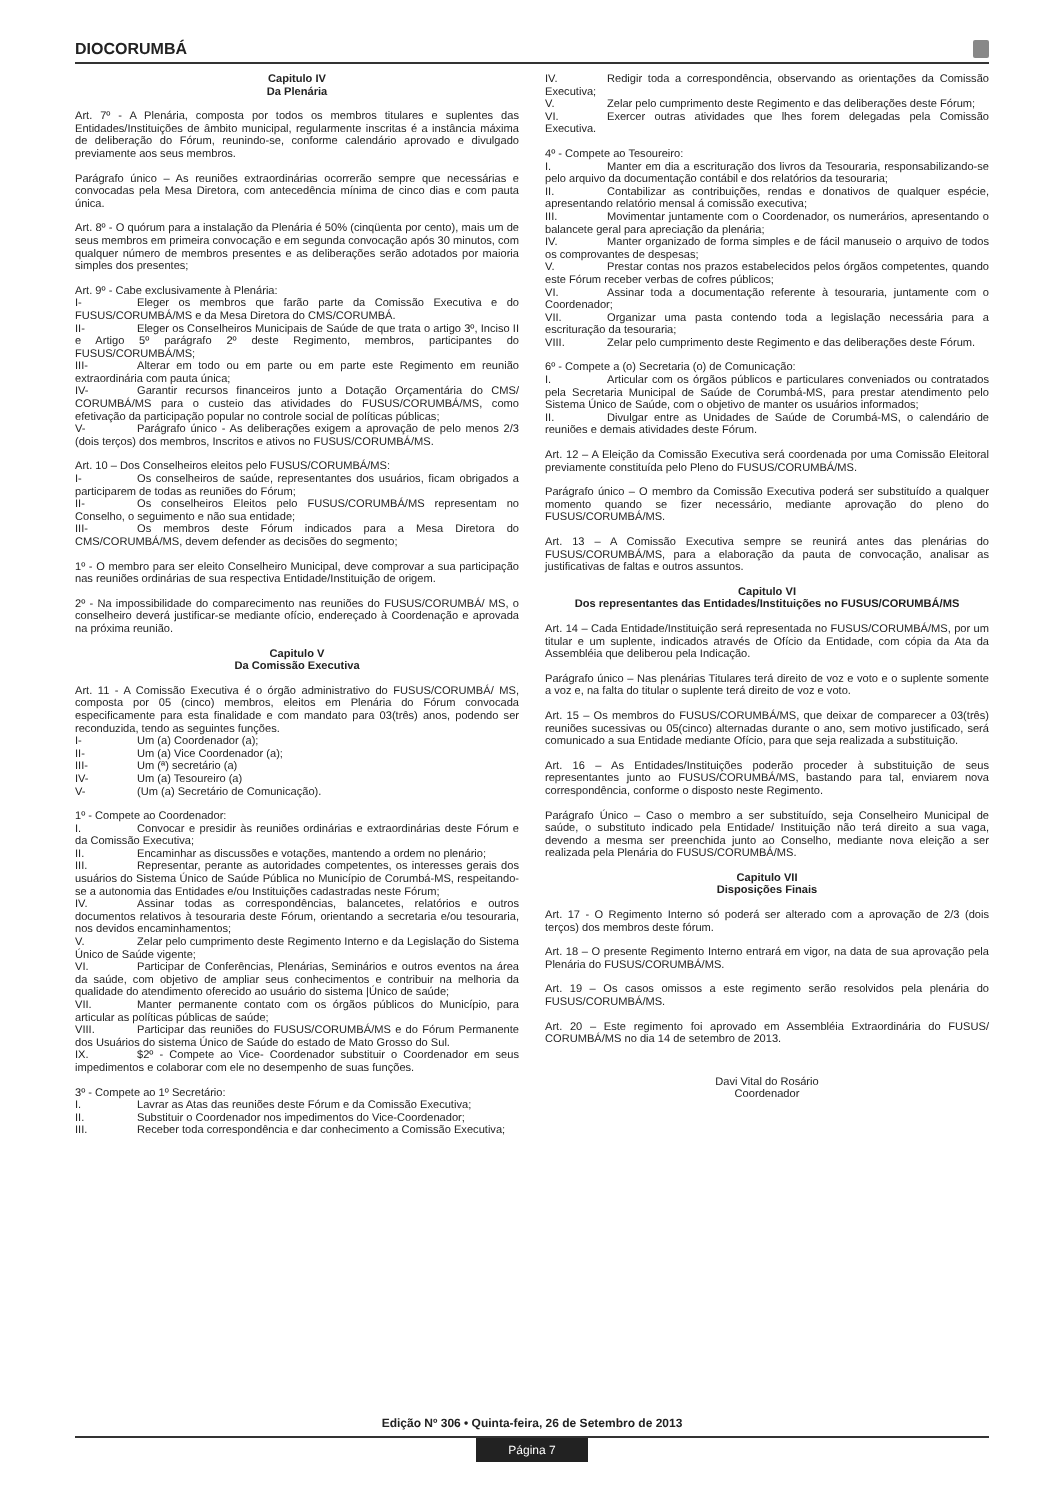DIOCORUMBÁ
Capitulo IV
Da Plenária
Art. 7º - A Plenária, composta por todos os membros titulares e suplentes das Entidades/Instituições de âmbito municipal, regularmente inscritas é a instância máxima de deliberação do Fórum, reunindo-se, conforme calendário aprovado e divulgado previamente aos seus membros.
Parágrafo único – As reuniões extraordinárias ocorrerão sempre que necessárias e convocadas pela Mesa Diretora, com antecedência mínima de cinco dias e com pauta única.
Art. 8º - O quórum para a instalação da Plenária é 50% (cinqüenta por cento), mais um de seus membros em primeira convocação e em segunda convocação após 30 minutos, com qualquer número de membros presentes e as deliberações serão adotados por maioria simples dos presentes;
Art. 9º - Cabe exclusivamente à Plenária:
I- Eleger os membros que farão parte da Comissão Executiva e do FUSUS/CORUMBÁ/MS e da Mesa Diretora do CMS/CORUMBÁ.
II- Eleger os Conselheiros Municipais de Saúde de que trata o artigo 3º, Inciso II e Artigo 5º parágrafo 2º deste Regimento, membros, participantes do FUSUS/CORUMBÁ/MS;
III- Alterar em todo ou em parte ou em parte este Regimento em reunião extraordinária com pauta única;
IV- Garantir recursos financeiros junto a Dotação Orçamentária do CMS/ CORUMBÁ/MS para o custeio das atividades do FUSUS/CORUMBÁ/MS, como efetivação da participação popular no controle social de políticas públicas;
V- Parágrafo único - As deliberações exigem a aprovação de pelo menos 2/3 (dois terços) dos membros, Inscritos e ativos no FUSUS/CORUMBÁ/MS.
Art. 10 – Dos Conselheiros eleitos pelo FUSUS/CORUMBÁ/MS:
I- Os conselheiros de saúde, representantes dos usuários, ficam obrigados a participarem de todas as reuniões do Fórum;
II- Os conselheiros Eleitos pelo FUSUS/CORUMBÁ/MS representam no Conselho, o seguimento e não sua entidade;
III- Os membros deste Fórum indicados para a Mesa Diretora do CMS/CORUMBÁ/MS, devem defender as decisões do segmento;
1º - O membro para ser eleito Conselheiro Municipal, deve comprovar a sua participação nas reuniões ordinárias de sua respectiva Entidade/Instituição de origem.
2º - Na impossibilidade do comparecimento nas reuniões do FUSUS/CORUMBÁ/ MS, o conselheiro deverá justificar-se mediante ofício, endereçado à Coordenação e aprovada na próxima reunião.
Capitulo V
Da Comissão Executiva
Art. 11 - A Comissão Executiva é o órgão administrativo do FUSUS/CORUMBÁ/ MS, composta por 05 (cinco) membros, eleitos em Plenária do Fórum convocada especificamente para esta finalidade e com mandato para 03(três) anos, podendo ser reconduzida, tendo as seguintes funções.
I- Um (a) Coordenador (a);
II- Um (a) Vice Coordenador (a);
III- Um (ª) secretário (a)
IV- Um (a) Tesoureiro (a)
V- (Um (a) Secretário de Comunicação).
1º - Compete ao Coordenador:
I. Convocar e presidir às reuniões ordinárias e extraordinárias deste Fórum e da Comissão Executiva;
II. Encaminhar as discussões e votações, mantendo a ordem no plenário;
III. Representar, perante as autoridades competentes, os interesses gerais dos usuários do Sistema Único de Saúde Pública no Município de Corumbá-MS, respeitando-se a autonomia das Entidades e/ou Instituições cadastradas neste Fórum;
IV. Assinar todas as correspondências, balancetes, relatórios e outros documentos relativos à tesouraria deste Fórum, orientando a secretaria e/ou tesouraria, nos devidos encaminhamentos;
V. Zelar pelo cumprimento deste Regimento Interno e da Legislação do Sistema Único de Saúde vigente;
VI. Participar de Conferências, Plenárias, Seminários e outros eventos na área da saúde, com objetivo de ampliar seus conhecimentos e contribuir na melhoria da qualidade do atendimento oferecido ao usuário do sistema |Único de saúde;
VII. Manter permanente contato com os órgãos públicos do Município, para articular as políticas públicas de saúde;
VIII. Participar das reuniões do FUSUS/CORUMBÁ/MS e do Fórum Permanente dos Usuários do sistema Único de Saúde do estado de Mato Grosso do Sul.
IX. $2º - Compete ao Vice- Coordenador substituir o Coordenador em seus impedimentos e colaborar com ele no desempenho de suas funções.
3º - Compete ao 1º Secretário:
I. Lavrar as Atas das reuniões deste Fórum e da Comissão Executiva;
II. Substituir o Coordenador nos impedimentos do Vice-Coordenador;
III. Receber toda correspondência e dar conhecimento a Comissão Executiva;
IV. Redigir toda a correspondência, observando as orientações da Comissão Executiva;
V. Zelar pelo cumprimento deste Regimento e das deliberações deste Fórum;
VI. Exercer outras atividades que lhes forem delegadas pela Comissão Executiva.
4º - Compete ao Tesoureiro:
I. Manter em dia a escrituração dos livros da Tesouraria, responsabilizando-se pelo arquivo da documentação contábil e dos relatórios da tesouraria;
II. Contabilizar as contribuições, rendas e donativos de qualquer espécie, apresentando relatório mensal á comissão executiva;
III. Movimentar juntamente com o Coordenador, os numerários, apresentando o balancete geral para apreciação da plenária;
IV. Manter organizado de forma simples e de fácil manuseio o arquivo de todos os comprovantes de despesas;
V. Prestar contas nos prazos estabelecidos pelos órgãos competentes, quando este Fórum receber verbas de cofres públicos;
VI. Assinar toda a documentação referente à tesouraria, juntamente com o Coordenador;
VII. Organizar uma pasta contendo toda a legislação necessária para a escrituração da tesouraria;
VIII. Zelar pelo cumprimento deste Regimento e das deliberações deste Fórum.
6º - Compete a (o) Secretaria (o) de Comunicação:
I. Articular com os órgãos públicos e particulares conveniados ou contratados pela Secretaria Municipal de Saúde de Corumbá-MS, para prestar atendimento pelo Sistema Único de Saúde, com o objetivo de manter os usuários informados;
II. Divulgar entre as Unidades de Saúde de Corumbá-MS, o calendário de reuniões e demais atividades deste Fórum.
Art. 12 – A Eleição da Comissão Executiva será coordenada por uma Comissão Eleitoral previamente constituída pelo Pleno do FUSUS/CORUMBÁ/MS.
Parágrafo único – O membro da Comissão Executiva poderá ser substituído a qualquer momento quando se fizer necessário, mediante aprovação do pleno do FUSUS/CORUMBÁ/MS.
Art. 13 – A Comissão Executiva sempre se reunirá antes das plenárias do FUSUS/CORUMBÁ/MS, para a elaboração da pauta de convocação, analisar as justificativas de faltas e outros assuntos.
Capitulo VI
Dos representantes das Entidades/Instituições no FUSUS/CORUMBÁ/MS
Art. 14 – Cada Entidade/Instituição será representada no FUSUS/CORUMBÁ/MS, por um titular e um suplente, indicados através de Ofício da Entidade, com cópia da Ata da Assembléia que deliberou pela Indicação.
Parágrafo único – Nas plenárias Titulares terá direito de voz e voto e o suplente somente a voz e, na falta do titular o suplente terá direito de voz e voto.
Art. 15 – Os membros do FUSUS/CORUMBÁ/MS, que deixar de comparecer a 03(três) reuniões sucessivas ou 05(cinco) alternadas durante o ano, sem motivo justificado, será comunicado a sua Entidade mediante Ofício, para que seja realizada a substituição.
Art. 16 – As Entidades/Instituições poderão proceder à substituição de seus representantes junto ao FUSUS/CORUMBÁ/MS, bastando para tal, enviarem nova correspondência, conforme o disposto neste Regimento.
Parágrafo Único – Caso o membro a ser substituído, seja Conselheiro Municipal de saúde, o substituto indicado pela Entidade/ Instituição não terá direito a sua vaga, devendo a mesma ser preenchida junto ao Conselho, mediante nova eleição a ser realizada pela Plenária do FUSUS/CORUMBÁ/MS.
Capitulo VII
Disposições Finais
Art. 17 - O Regimento Interno só poderá ser alterado com a aprovação de 2/3 (dois terços) dos membros deste fórum.
Art. 18 – O presente Regimento Interno entrará em vigor, na data de sua aprovação pela Plenária do FUSUS/CORUMBÁ/MS.
Art. 19 – Os casos omissos a este regimento serão resolvidos pela plenária do FUSUS/CORUMBÁ/MS.
Art. 20 – Este regimento foi aprovado em Assembléia Extraordinária do FUSUS/ CORUMBÁ/MS no dia 14 de setembro de 2013.
Davi Vital do Rosário
Coordenador
Edição Nº 306 • Quinta-feira, 26 de Setembro de 2013
Página 7